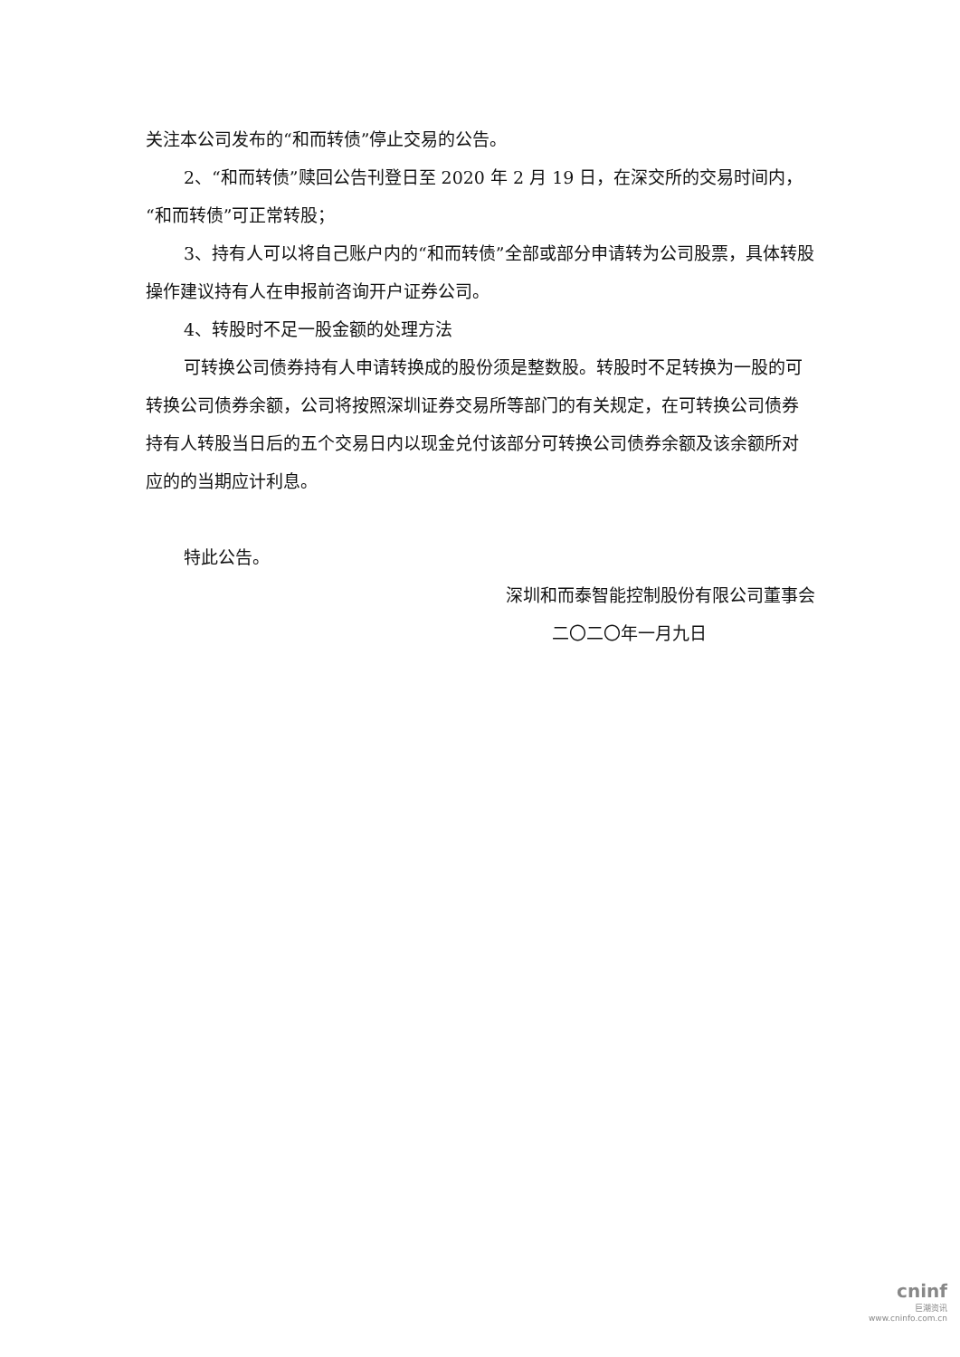关注本公司发布的“和而转债”停止交易的公告。
2、“和而转债”赎回公告刊登日至 2020 年 2 月 19 日，在深交所的交易时间内，“和而转债”可正常转股；
3、持有人可以将自己账户内的“和而转债”全部或部分申请转为公司股票，具体转股操作建议持有人在申报前咨询开户证券公司。
4、转股时不足一股金额的处理方法
可转换公司债券持有人申请转换成的股份须是整数股。转股时不足转换为一股的可转换公司债券余额，公司将按照深圳证券交易所等部门的有关规定，在可转换公司债券持有人转股当日后的五个交易日内以现金兑付该部分可转换公司债券余额及该余额所对应的的当期应计利息。
特此公告。
深圳和而泰智能控制股份有限公司董事会
二〇二〇年一月九日
cninf
巨潮资讯
www.cninfo.com.cn